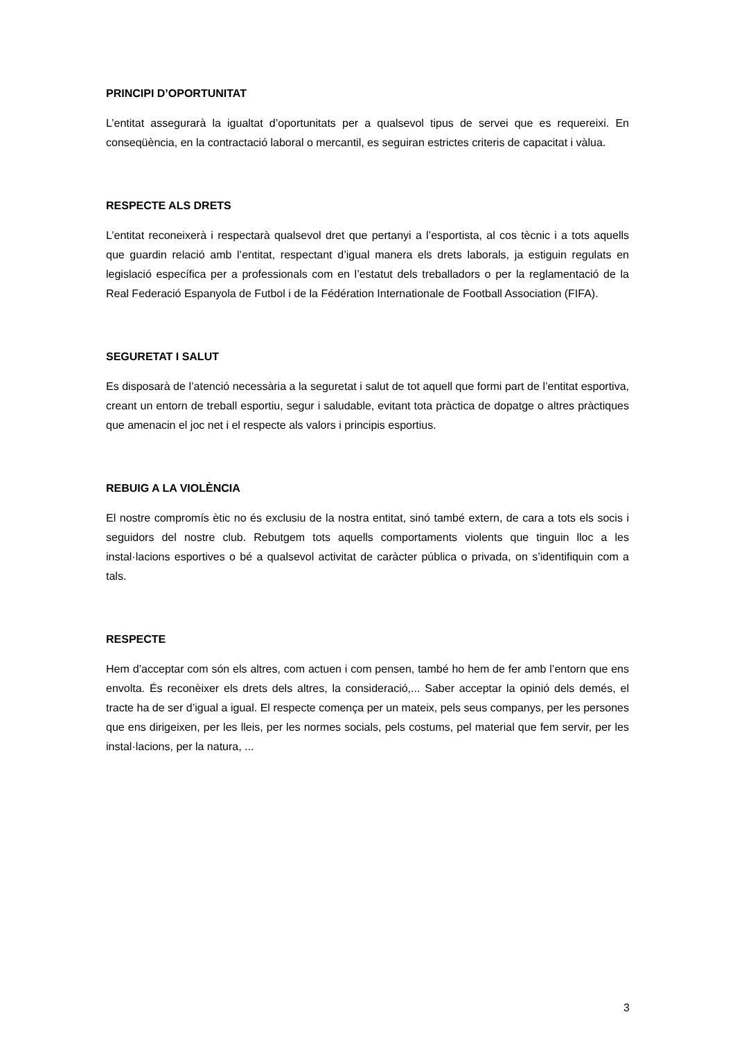PRINCIPI D’OPORTUNITAT
L’entitat assegurarà la igualtat d’oportunitats per a qualsevol tipus de servei que es requereixi. En conseqüència, en la contractació laboral o mercantil, es seguiran estrictes criteris de capacitat i vàlua.
RESPECTE ALS DRETS
L’entitat reconeixerà i respectarà qualsevol dret que pertanyi a l’esportista, al cos tècnic i a tots aquells que guardin relació amb l’entitat, respectant d’igual manera els drets laborals, ja estiguin regulats en legislació específica per a professionals com en l’estatut dels treballadors o per la reglamentació de la Real Federació Espanyola de Futbol i de la Fédération Internationale de Football Association (FIFA).
SEGURETAT I SALUT
Es disposarà de l’atenció necessària a la seguretat i salut de tot aquell que formi part de l’entitat esportiva, creant un entorn de treball esportiu, segur i saludable, evitant tota pràctica de dopatge o altres pràctiques que amenacin el joc net i el respecte als valors i principis esportius.
REBUIG A LA VIOLÈNCIA
El nostre compromís ètic no és exclusiu de la nostra entitat, sinó també extern, de cara a tots els socis i seguidors del nostre club. Rebutgem tots aquells comportaments violents que tinguin lloc a les instal·lacions esportives o bé a qualsevol activitat de caràcter pública o privada, on s’identifiquin com a tals.
RESPECTE
Hem d’acceptar com són els altres, com actuen i com pensen, també ho hem de fer amb l’entorn que ens envolta. És reconèixer els drets dels altres, la consideració,... Saber acceptar la opinió dels demés, el tracte ha de ser d’igual a igual. El respecte comença per un mateix, pels seus companys, per les persones que ens dirigeixen, per les lleis, per les normes socials, pels costums, pel material que fem servir, per les instal·lacions, per la natura, ...
3